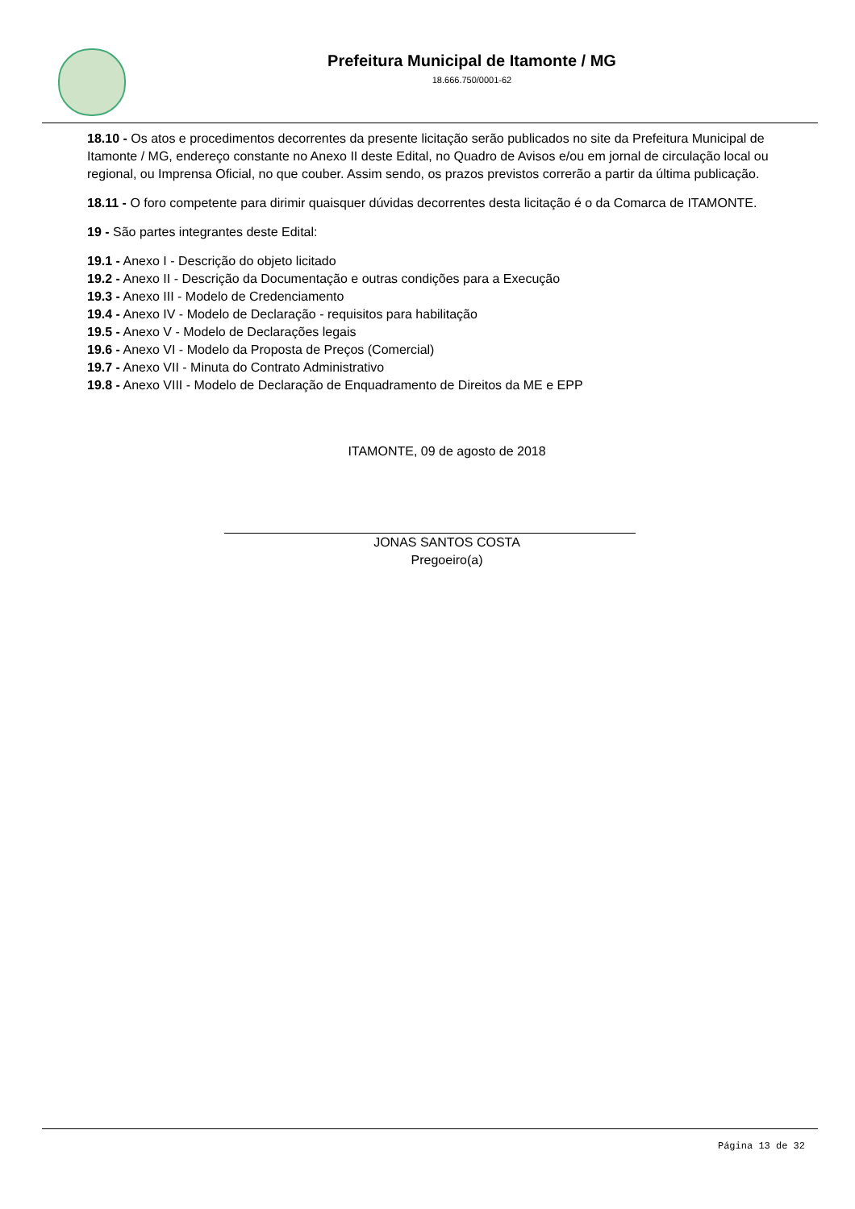Prefeitura Municipal de Itamonte / MG
18.666.750/0001-62
18.10 - Os atos e procedimentos decorrentes da presente licitação serão publicados no site da Prefeitura Municipal de Itamonte / MG, endereço constante no Anexo II deste Edital, no Quadro de Avisos e/ou em jornal de circulação local ou regional, ou Imprensa Oficial, no que couber. Assim sendo, os prazos previstos correrão a partir da última publicação.
18.11 - O foro competente para dirimir quaisquer dúvidas decorrentes desta licitação é o da Comarca de ITAMONTE.
19 - São partes integrantes deste Edital:
19.1 - Anexo I - Descrição do objeto licitado
19.2 - Anexo II - Descrição da Documentação e outras condições para a Execução
19.3 - Anexo III - Modelo de Credenciamento
19.4 - Anexo IV - Modelo de Declaração - requisitos para habilitação
19.5 - Anexo V - Modelo de Declarações legais
19.6 - Anexo VI - Modelo da Proposta de Preços (Comercial)
19.7 - Anexo VII - Minuta do Contrato Administrativo
19.8 - Anexo VIII - Modelo de Declaração de Enquadramento de Direitos da ME e EPP
ITAMONTE, 09 de agosto de 2018
JONAS SANTOS COSTA
Pregoeiro(a)
Página 13 de 32